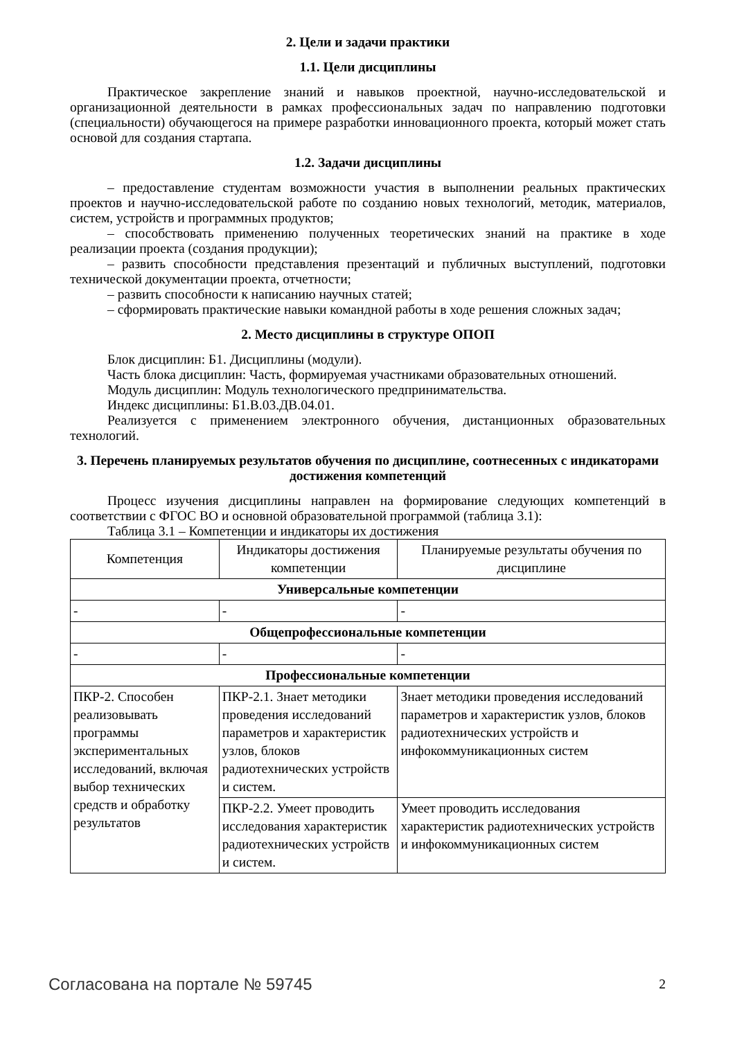2. Цели и задачи практики
1.1. Цели дисциплины
Практическое закрепление знаний и навыков проектной, научно-исследовательской и организационной деятельности в рамках профессиональных задач по направлению подготовки (специальности) обучающегося на примере разработки инновационного проекта, который может стать основой для создания стартапа.
1.2. Задачи дисциплины
– предоставление студентам возможности участия в выполнении реальных практических проектов и научно-исследовательской работе по созданию новых технологий, методик, материалов, систем, устройств и программных продуктов;
– способствовать применению полученных теоретических знаний на практике в ходе реализации проекта (создания продукции);
– развить способности представления презентаций и публичных выступлений, подготовки технической документации проекта, отчетности;
– развить способности к написанию научных статей;
– сформировать практические навыки командной работы в ходе решения сложных задач;
2. Место дисциплины в структуре ОПОП
Блок дисциплин: Б1. Дисциплины (модули).
Часть блока дисциплин: Часть, формируемая участниками образовательных отношений.
Модуль дисциплин: Модуль технологического предпринимательства.
Индекс дисциплины: Б1.В.03.ДВ.04.01.
Реализуется с применением электронного обучения, дистанционных образовательных технологий.
3. Перечень планируемых результатов обучения по дисциплине, соотнесенных с индикаторами достижения компетенций
Процесс изучения дисциплины направлен на формирование следующих компетенций в соответствии с ФГОС ВО и основной образовательной программой (таблица 3.1):
Таблица 3.1 – Компетенции и индикаторы их достижения
| Компетенция | Индикаторы достижения компетенции | Планируемые результаты обучения по дисциплине |
| --- | --- | --- |
| Универсальные компетенции | | |
| - | - | - |
| Общепрофессиональные компетенции | | |
| - | - | - |
| Профессиональные компетенции | | |
| ПКР-2. Способен реализовывать программы экспериментальных исследований, включая выбор технических средств и обработку результатов | ПКР-2.1. Знает методики проведения исследований параметров и характеристик узлов, блоков радиотехнических устройств и систем. | Знает методики проведения исследований параметров и характеристик узлов, блоков радиотехнических устройств и инфокоммуникационных систем |
| | ПКР-2.2. Умеет проводить исследования характеристик радиотехнических устройств и систем. | Умеет проводить исследования характеристик радиотехнических устройств и инфокоммуникационных систем |
Согласована на портале № 59745 2